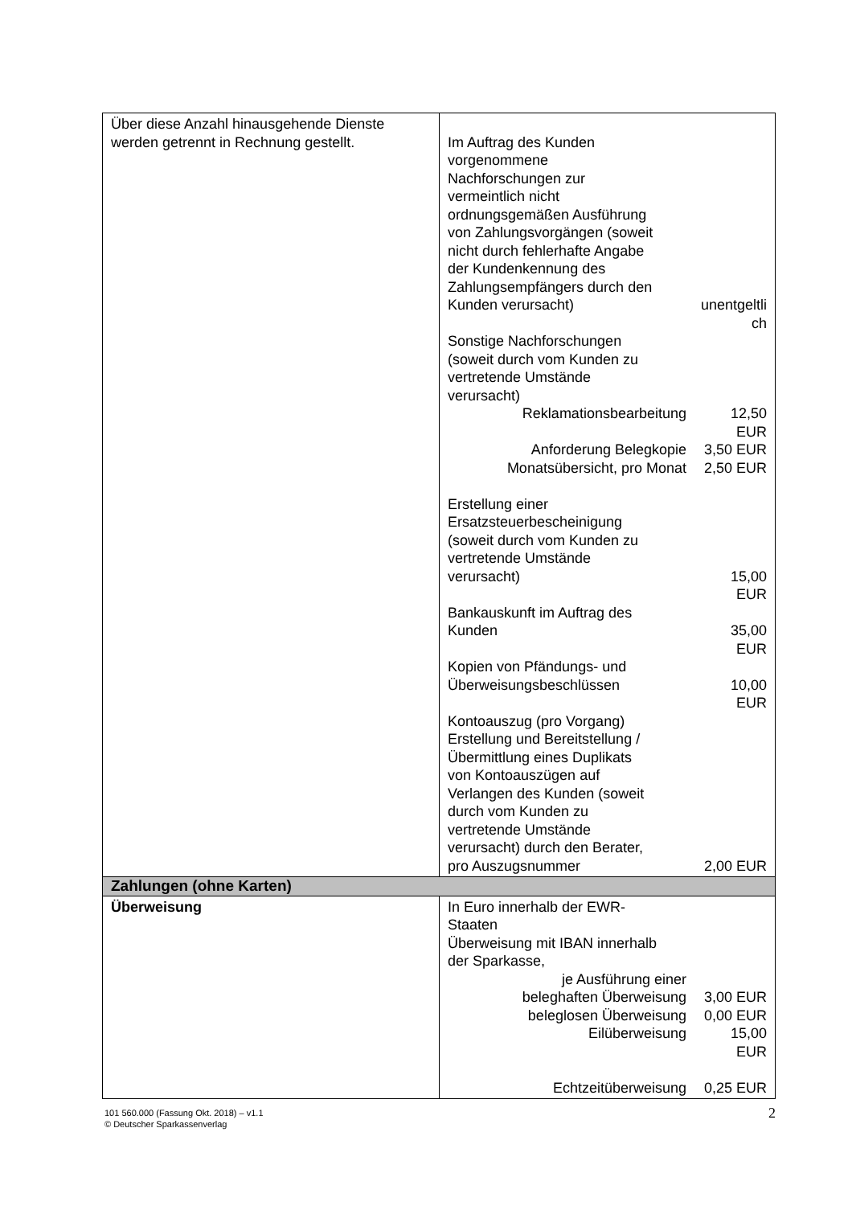| Über diese Anzahl hinausgehende Dienste werden getrennt in Rechnung gestellt. | / Im Auftrag des Kunden vorgenommene Nachforschungen zur vermeintlich nicht ordnungsgemäßen Ausführung von Zahlungsvorgängen (soweit nicht durch fehlerhafte Angabe der Kundenkennung des Zahlungsempfängers durch den Kunden verursacht) / unentgeltli / / / ch / / Sonstige Nachforschungen (soweit durch vom Kunden zu vertretende Umstände verursacht) / / / Reklamationsbearbeitung / 12,50 EUR / / Anforderung Belegkopie / 3,50 EUR / / Monatsübersicht, pro Monat / 2,50 EUR / / Erstellung einer Ersatzsteuerbescheinigung (soweit durch vom Kunden zu vertretende Umstände verursacht) / 15,00 / / / EUR / / Bankauskunft im Auftrag des Kunden / 35,00 / / / EUR / / Kopien von Pfändungs- und Überweisungsbeschlüssen / 10,00 / / / EUR / / Kontoauszug (pro Vorgang) Erstellung und Bereitstellung / Übermittlung eines Duplikats von Kontoauszügen auf Verlangen des Kunden (soweit durch vom Kunden zu vertretende Umstände verursacht) durch den Berater, pro Auszugsnummer / 2,00 EUR / |
| Zahlungen (ohne Karten) | |
| Überweisung | / In Euro innerhalb der EWR- Staaten Überweisung mit IBAN innerhalb der Sparkasse, / / / je Ausführung einer / / / beleghaften Überweisung / 3,00 EUR / / beleglosen Überweisung / 0,00 EUR / / Eilüberweisung / 15,00 EUR / / Echtzeitüberweisung / 0,25 EUR / |
101 560.000 (Fassung Okt. 2018) – v1.1
© Deutscher Sparkassenverlag
2